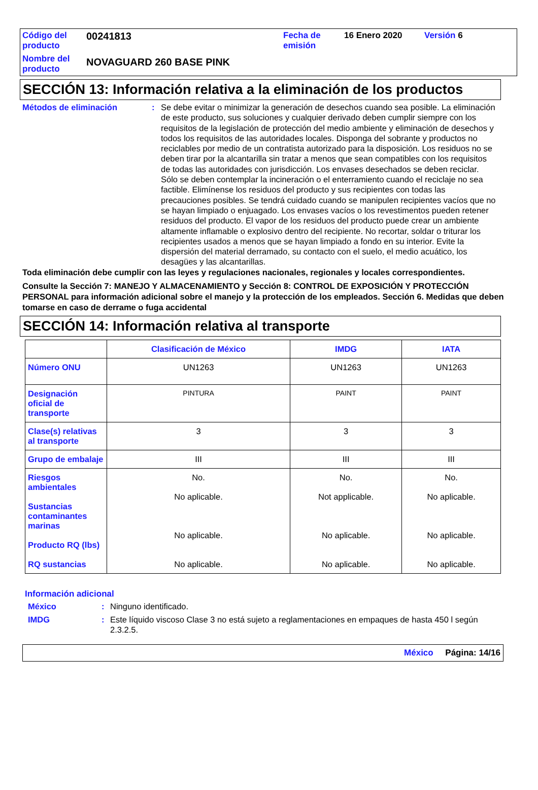| Código del producto | 00241813 | Fecha de emisión | 16 Enero 2020 | Versión 6 |
| Nombre del producto | NOVAGUARD 260 BASE PINK | | | |
SECCIÓN 13: Información relativa a la eliminación de los productos
Métodos de eliminación : Se debe evitar o minimizar la generación de desechos cuando sea posible. La eliminación de este producto, sus soluciones y cualquier derivado deben cumplir siempre con los requisitos de la legislación de protección del medio ambiente y eliminación de desechos y todos los requisitos de las autoridades locales. Disponga del sobrante y productos no reciclables por medio de un contratista autorizado para la disposición. Los residuos no se deben tirar por la alcantarilla sin tratar a menos que sean compatibles con los requisitos de todas las autoridades con jurisdicción. Los envases desechados se deben reciclar. Sólo se deben contemplar la incineración o el enterramiento cuando el reciclaje no sea factible. Elimínense los residuos del producto y sus recipientes con todas las precauciones posibles. Se tendrá cuidado cuando se manipulen recipientes vacíos que no se hayan limpiado o enjuagado. Los envases vacíos o los revestimentos pueden retener residuos del producto. El vapor de los residuos del producto puede crear un ambiente altamente inflamable o explosivo dentro del recipiente. No recortar, soldar o triturar los recipientes usados a menos que se hayan limpiado a fondo en su interior. Evite la dispersión del material derramado, su contacto con el suelo, el medio acuático, los desagües y las alcantarillas.
Toda eliminación debe cumplir con las leyes y regulaciones nacionales, regionales y locales correspondientes.
Consulte la Sección 7: MANEJO Y ALMACENAMIENTO y Sección 8: CONTROL DE EXPOSICIÓN Y PROTECCIÓN PERSONAL para información adicional sobre el manejo y la protección de los empleados. Sección 6. Medidas que deben tomarse en caso de derrame o fuga accidental
SECCIÓN 14: Información relativa al transporte
| | Clasificación de México | IMDG | IATA |
| --- | --- | --- | --- |
| Número ONU | UN1263 | UN1263 | UN1263 |
| Designación oficial de transporte | PINTURA | PAINT | PAINT |
| Clase(s) relativas al transporte | 3 | 3 | 3 |
| Grupo de embalaje | III | III | III |
| Riesgos ambientales Sustancias contaminantes marinas Producto RQ (lbs) RQ sustancias | No. No aplicable. No aplicable. No aplicable. | No. Not applicable. No aplicable. No aplicable. | No. No aplicable. No aplicable. No aplicable. |
Información adicional
México : Ninguno identificado.
IMDG : Este líquido viscoso Clase 3 no está sujeto a reglamentaciones en empaques de hasta 450 l según 2.3.2.5.
México Página: 14/16